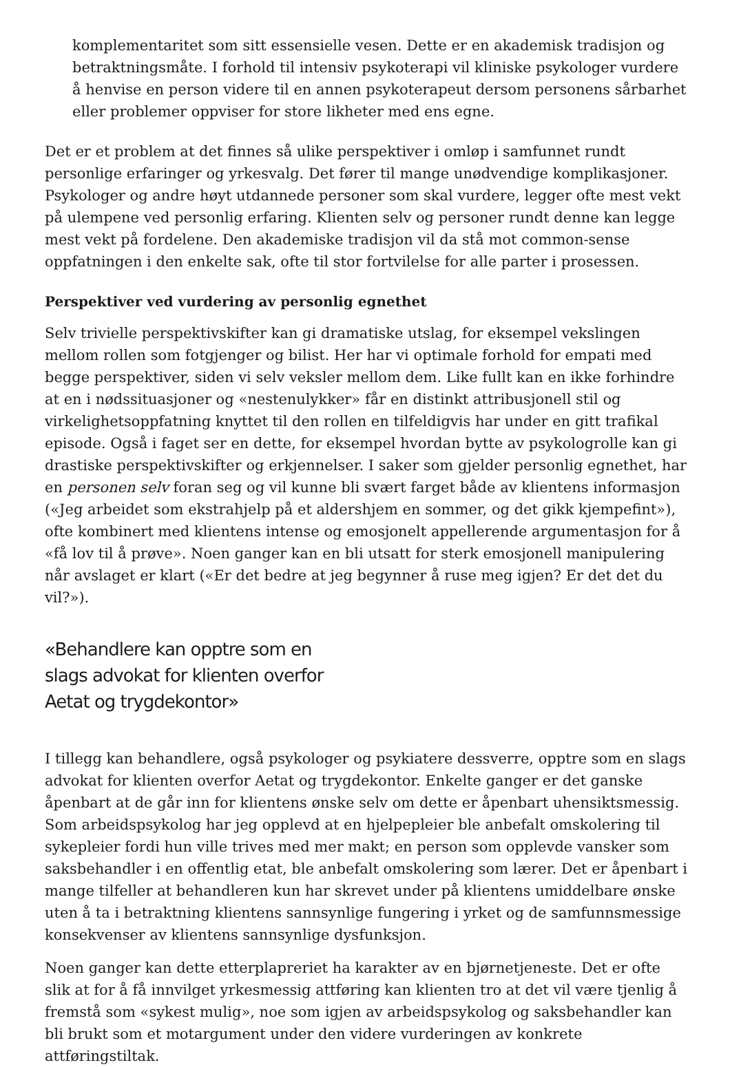komplementaritet som sitt essensielle vesen. Dette er en akademisk tradisjon og betraktningsmåte. I forhold til intensiv psykoterapi vil kliniske psykologer vurdere å henvise en person videre til en annen psykoterapeut dersom personens sårbarhet eller problemer oppviser for store likheter med ens egne.
Det er et problem at det finnes så ulike perspektiver i omløp i samfunnet rundt personlige erfaringer og yrkesvalg. Det fører til mange unødvendige komplikasjoner. Psykologer og andre høyt utdannede personer som skal vurdere, legger ofte mest vekt på ulempene ved personlig erfaring. Klienten selv og personer rundt denne kan legge mest vekt på fordelene. Den akademiske tradisjon vil da stå mot common-sense oppfatningen i den enkelte sak, ofte til stor fortvilelse for alle parter i prosessen.
Perspektiver ved vurdering av personlig egnethet
Selv trivielle perspektivskifter kan gi dramatiske utslag, for eksempel vekslingen mellom rollen som fotgjenger og bilist. Her har vi optimale forhold for empati med begge perspektiver, siden vi selv veksler mellom dem. Like fullt kan en ikke forhindre at en i nødssituasjoner og «nestenulykker» får en distinkt attribusjonell stil og virkelighetsoppfatning knyttet til den rollen en tilfeldigvis har under en gitt trafikal episode. Også i faget ser en dette, for eksempel hvordan bytte av psykologrolle kan gi drastiske perspektivskifter og erkjennelser. I saker som gjelder personlig egnethet, har en personen selv foran seg og vil kunne bli svært farget både av klientens informasjon («Jeg arbeidet som ekstrahjelp på et aldershjem en sommer, og det gikk kjempefint»), ofte kombinert med klientens intense og emosjonelt appellerende argumentasjon for å «få lov til å prøve». Noen ganger kan en bli utsatt for sterk emosjonell manipulering når avslaget er klart («Er det bedre at jeg begynner å ruse meg igjen? Er det det du vil?»).
«Behandlere kan opptre som en slags advokat for klienten overfor Aetat og trygdekontor»
I tillegg kan behandlere, også psykologer og psykiatere dessverre, opptre som en slags advokat for klienten overfor Aetat og trygdekontor. Enkelte ganger er det ganske åpenbart at de går inn for klientens ønske selv om dette er åpenbart uhensiktsmessig. Som arbeidspsykolog har jeg opplevd at en hjelpepleier ble anbefalt omskolering til sykepleier fordi hun ville trives med mer makt; en person som opplevde vansker som saksbehandler i en offentlig etat, ble anbefalt omskolering som lærer. Det er åpenbart i mange tilfeller at behandleren kun har skrevet under på klientens umiddelbare ønske uten å ta i betraktning klientens sannsynlige fungering i yrket og de samfunnsmessige konsekvenser av klientens sannsynlige dysfunksjon.
Noen ganger kan dette etterplapreriet ha karakter av en bjørnetjeneste. Det er ofte slik at for å få innvilget yrkesmessig attføring kan klienten tro at det vil være tjenlig å fremstå som «sykest mulig», noe som igjen av arbeidspsykolog og saksbehandler kan bli brukt som et motargument under den videre vurderingen av konkrete attføringstiltak.